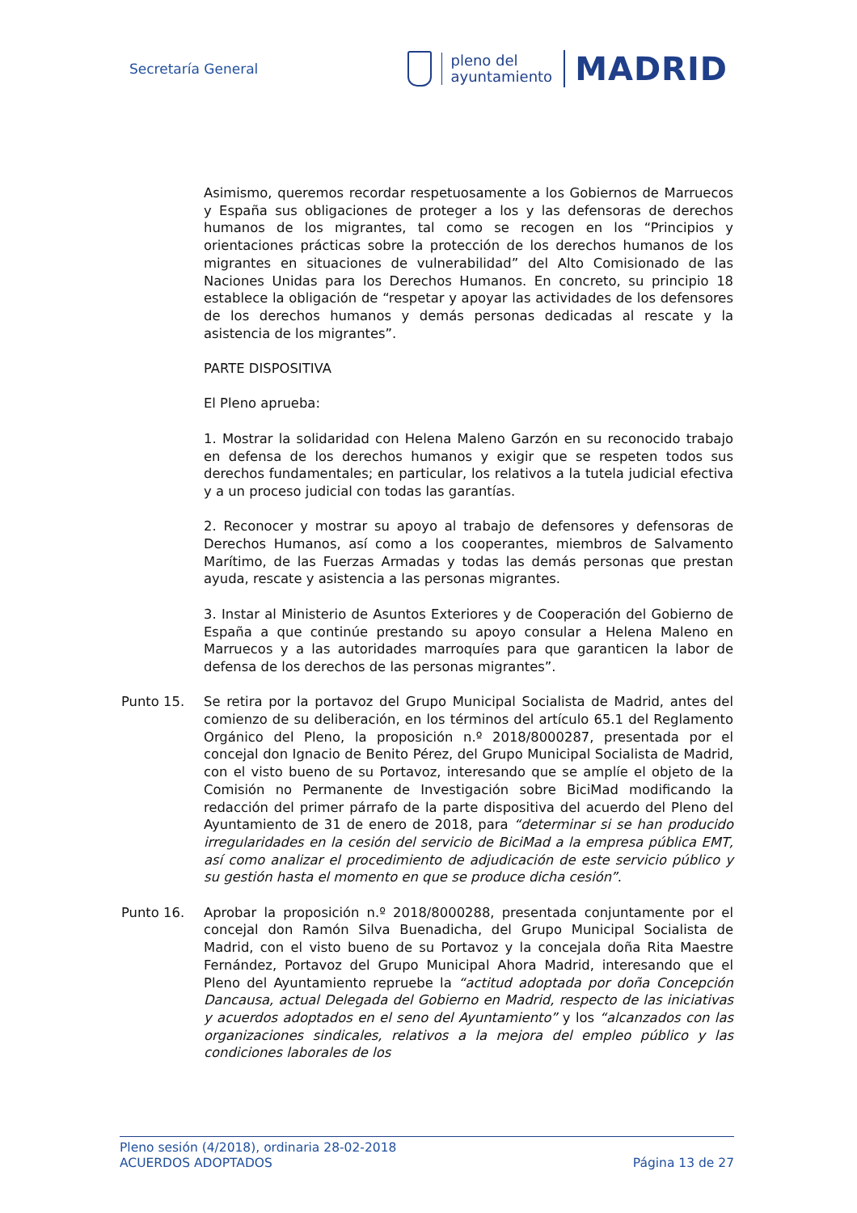Secretaría General
pleno del
ayuntamiento
MADRID
Asimismo, queremos recordar respetuosamente a los Gobiernos de Marruecos y España sus obligaciones de proteger a los y las defensoras de derechos humanos de los migrantes, tal como se recogen en los “Principios y orientaciones prácticas sobre la protección de los derechos humanos de los migrantes en situaciones de vulnerabilidad” del Alto Comisionado de las Naciones Unidas para los Derechos Humanos. En concreto, su principio 18 establece la obligación de “respetar y apoyar las actividades de los defensores de los derechos humanos y demás personas dedicadas al rescate y la asistencia de los migrantes”.
PARTE DISPOSITIVA
El Pleno aprueba:
1. Mostrar la solidaridad con Helena Maleno Garzón en su reconocido trabajo en defensa de los derechos humanos y exigir que se respeten todos sus derechos fundamentales; en particular, los relativos a la tutela judicial efectiva y a un proceso judicial con todas las garantías.
2. Reconocer y mostrar su apoyo al trabajo de defensores y defensoras de Derechos Humanos, así como a los cooperantes, miembros de Salvamento Marítimo, de las Fuerzas Armadas y todas las demás personas que prestan ayuda, rescate y asistencia a las personas migrantes.
3. Instar al Ministerio de Asuntos Exteriores y de Cooperación del Gobierno de España a que continúe prestando su apoyo consular a Helena Maleno en Marruecos y a las autoridades marroquíes para que garanticen la labor de defensa de los derechos de las personas migrantes”.
Punto 15. Se retira por la portavoz del Grupo Municipal Socialista de Madrid, antes del comienzo de su deliberación, en los términos del artículo 65.1 del Reglamento Orgánico del Pleno, la proposición n.º 2018/8000287, presentada por el concejal don Ignacio de Benito Pérez, del Grupo Municipal Socialista de Madrid, con el visto bueno de su Portavoz, interesando que se amplíe el objeto de la Comisión no Permanente de Investigación sobre BiciMad modificando la redacción del primer párrafo de la parte dispositiva del acuerdo del Pleno del Ayuntamiento de 31 de enero de 2018, para “determinar si se han producido irregularidades en la cesión del servicio de BiciMad a la empresa pública EMT, así como analizar el procedimiento de adjudicación de este servicio público y su gestión hasta el momento en que se produce dicha cesión”.
Punto 16. Aprobar la proposición n.º 2018/8000288, presentada conjuntamente por el concejal don Ramón Silva Buenadicha, del Grupo Municipal Socialista de Madrid, con el visto bueno de su Portavoz y la concejala doña Rita Maestre Fernández, Portavoz del Grupo Municipal Ahora Madrid, interesando que el Pleno del Ayuntamiento repruebe la “actitud adoptada por doña Concepción Dancausa, actual Delegada del Gobierno en Madrid, respecto de las iniciativas y acuerdos adoptados en el seno del Ayuntamiento” y los “alcanzados con las organizaciones sindicales, relativos a la mejora del empleo público y las condiciones laborales de los
Pleno sesión (4/2018), ordinaria 28-02-2018
ACUERDOS ADOPTADOS Página 13 de 27